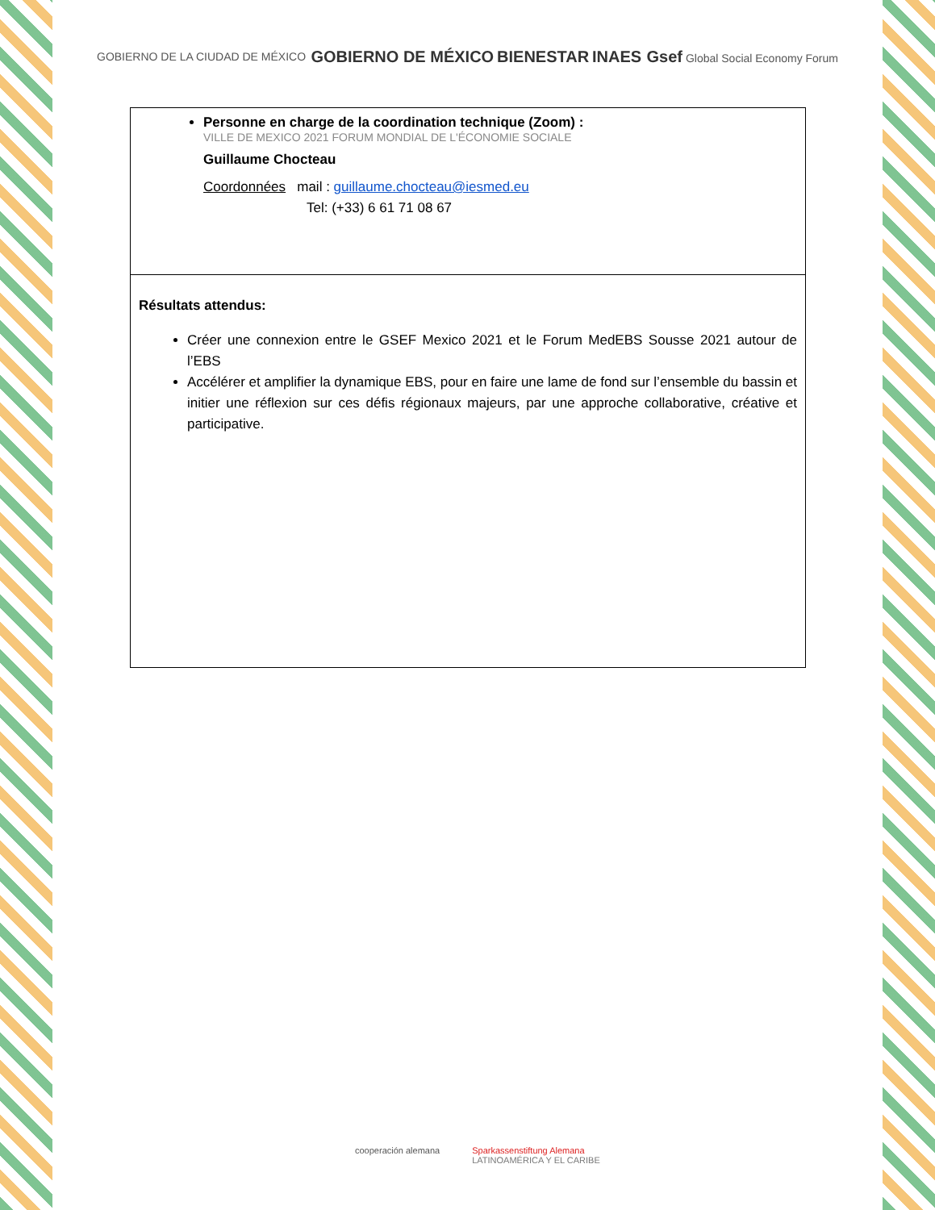GOBIERNO DE LA CIUDAD DE MÉXICO GOBIERNO DE MÉXICO BIENESTAR INAES Gsef Global Social Economy Forum
| Personne en charge de la coordination technique (Zoom) : VILLE DE MEXICO 2021 FORUM MONDIAL DE L'ÉCONOMIE SOCIALE Guillaume Chocteau Coordonnées mail : guillaume.chocteau@iesmed.eu Tel: (+33) 6 61 71 08 67 |
| Résultats attendus: Créer une connexion entre le GSEF Mexico 2021 et le Forum MedEBS Sousse 2021 autour de l’EBS Accélérer et amplifier la dynamique EBS, pour en faire une lame de fond sur l’ensemble du bassin et initier une réflexion sur ces défis régionaux majeurs, par une approche collaborative, créative et participative. |
cooperación alemana Sparkassenstiftung Alemana
LATINOAMÉRICA Y EL CARIBE